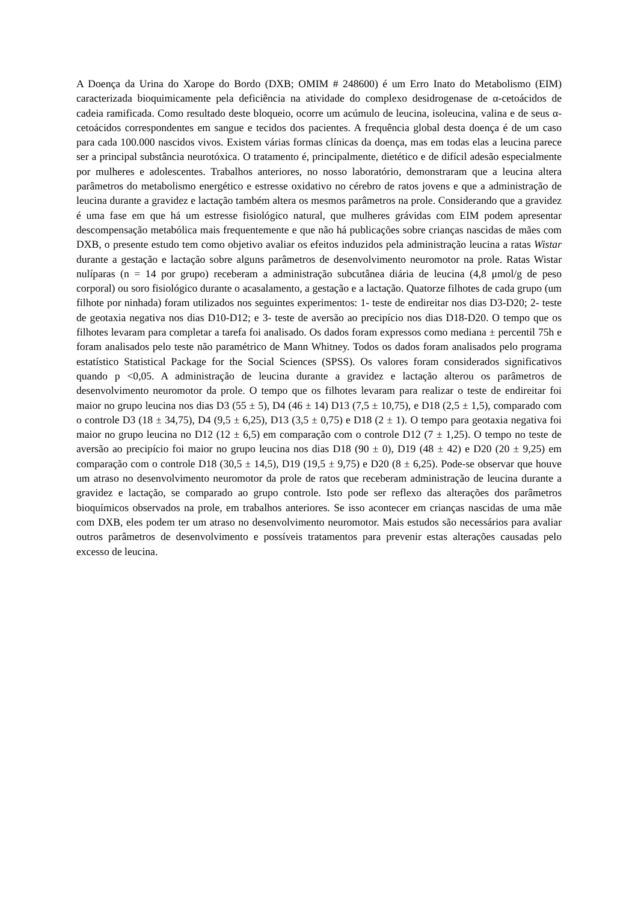A Doença da Urina do Xarope do Bordo (DXB; OMIM # 248600) é um Erro Inato do Metabolismo (EIM) caracterizada bioquimicamente pela deficiência na atividade do complexo desidrogenase de α-cetoácidos de cadeia ramificada. Como resultado deste bloqueio, ocorre um acúmulo de leucina, isoleucina, valina e de seus α-cetoácidos correspondentes em sangue e tecidos dos pacientes. A frequência global desta doença é de um caso para cada 100.000 nascidos vivos. Existem várias formas clínicas da doença, mas em todas elas a leucina parece ser a principal substância neurotóxica. O tratamento é, principalmente, dietético e de difícil adesão especialmente por mulheres e adolescentes. Trabalhos anteriores, no nosso laboratório, demonstraram que a leucina altera parâmetros do metabolismo energético e estresse oxidativo no cérebro de ratos jovens e que a administração de leucina durante a gravidez e lactação também altera os mesmos parâmetros na prole. Considerando que a gravidez é uma fase em que há um estresse fisiológico natural, que mulheres grávidas com EIM podem apresentar descompensação metabólica mais frequentemente e que não há publicações sobre crianças nascidas de mães com DXB, o presente estudo tem como objetivo avaliar os efeitos induzidos pela administração leucina a ratas Wistar durante a gestação e lactação sobre alguns parâmetros de desenvolvimento neuromotor na prole. Ratas Wistar nulíparas (n = 14 por grupo) receberam a administração subcutânea diária de leucina (4,8 μmol/g de peso corporal) ou soro fisiológico durante o acasalamento, a gestação e a lactação. Quatorze filhotes de cada grupo (um filhote por ninhada) foram utilizados nos seguintes experimentos: 1- teste de endireitar nos dias D3-D20; 2- teste de geotaxia negativa nos dias D10-D12; e 3- teste de aversão ao precipício nos dias D18-D20. O tempo que os filhotes levaram para completar a tarefa foi analisado. Os dados foram expressos como mediana ± percentil 75h e foram analisados pelo teste não paramétrico de Mann Whitney. Todos os dados foram analisados pelo programa estatístico Statistical Package for the Social Sciences (SPSS). Os valores foram considerados significativos quando p <0,05. A administração de leucina durante a gravidez e lactação alterou os parâmetros de desenvolvimento neuromotor da prole. O tempo que os filhotes levaram para realizar o teste de endireitar foi maior no grupo leucina nos dias D3 (55 ± 5), D4 (46 ± 14) D13 (7,5 ± 10,75), e D18 (2,5 ± 1,5), comparado com o controle D3 (18 ± 34,75), D4 (9,5 ± 6,25), D13 (3,5 ± 0,75) e D18 (2 ± 1). O tempo para geotaxia negativa foi maior no grupo leucina no D12 (12 ± 6,5) em comparação com o controle D12 (7 ± 1,25). O tempo no teste de aversão ao precipício foi maior no grupo leucina nos dias D18 (90 ± 0), D19 (48 ± 42) e D20 (20 ± 9,25) em comparação com o controle D18 (30,5 ± 14,5), D19 (19,5 ± 9,75) e D20 (8 ± 6,25). Pode-se observar que houve um atraso no desenvolvimento neuromotor da prole de ratos que receberam administração de leucina durante a gravidez e lactação, se comparado ao grupo controle. Isto pode ser reflexo das alterações dos parâmetros bioquímicos observados na prole, em trabalhos anteriores. Se isso acontecer em crianças nascidas de uma mãe com DXB, eles podem ter um atraso no desenvolvimento neuromotor. Mais estudos são necessários para avaliar outros parâmetros de desenvolvimento e possíveis tratamentos para prevenir estas alterações causadas pelo excesso de leucina.